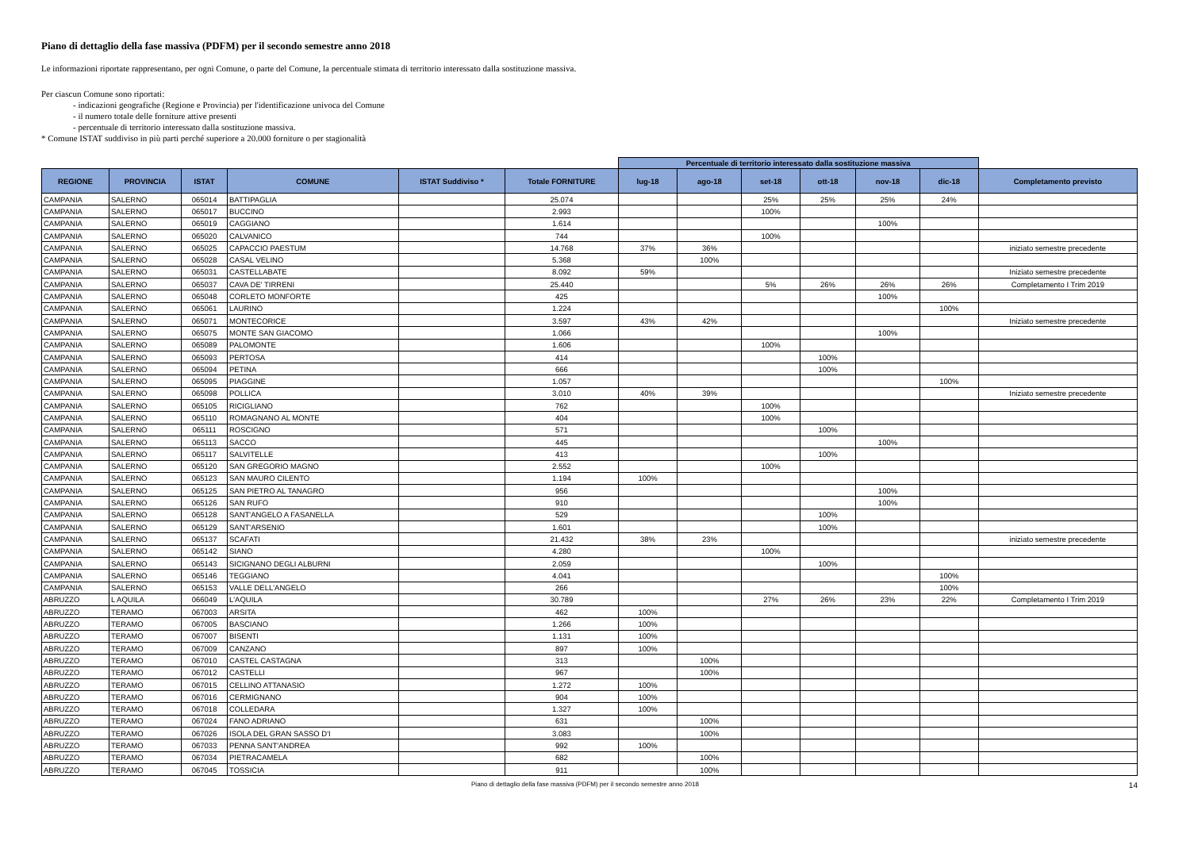Piano di dettaglio della fase massiva (PDFM) per il secondo semestre anno 2018
Le informazioni riportate rappresentano, per ogni Comune, o parte del Comune, la percentuale stimata di territorio interessato dalla sostituzione massiva.
Per ciascun Comune sono riportati:
- indicazioni geografiche (Regione e Provincia) per l'identificazione univoca del Comune
- il numero totale delle forniture attive presenti
- percentuale di territorio interessato dalla sostituzione massiva.
* Comune ISTAT suddiviso in più parti perché superiore a 20.000 forniture o per stagionalità
| | | | | | | Percentuale di territorio interessato dalla sostituzione massiva | | | | | | |
| --- | --- | --- | --- | --- | --- | --- | --- | --- | --- | --- | --- | --- |
| REGIONE | PROVINCIA | ISTAT | COMUNE | ISTAT Suddiviso * | Totale FORNITURE | lug-18 | ago-18 | set-18 | ott-18 | nov-18 | dic-18 | Completamento previsto |
| CAMPANIA | SALERNO | 065014 | BATTIPAGLIA | | 25.074 | | | 25% | 25% | 25% | 24% | |
| CAMPANIA | SALERNO | 065017 | BUCCINO | | 2.993 | | | 100% | | | | |
| CAMPANIA | SALERNO | 065019 | CAGGIANO | | 1.614 | | | | | 100% | | |
| CAMPANIA | SALERNO | 065020 | CALVANICO | | 744 | | | 100% | | | | |
| CAMPANIA | SALERNO | 065025 | CAPACCIO PAESTUM | | 14.768 | 37% | 36% | | | | | iniziato semestre precedente |
| CAMPANIA | SALERNO | 065028 | CASAL VELINO | | 5.368 | | 100% | | | | | |
| CAMPANIA | SALERNO | 065031 | CASTELLABATE | | 8.092 | 59% | | | | | | Iniziato semestre precedente |
| CAMPANIA | SALERNO | 065037 | CAVA DE' TIRRENI | | 25.440 | | | 5% | 26% | 26% | 26% | Completamento I Trim 2019 |
| CAMPANIA | SALERNO | 065048 | CORLETO MONFORTE | | 425 | | | | | 100% | | |
| CAMPANIA | SALERNO | 065061 | LAURINO | | 1.224 | | | | | | 100% | |
| CAMPANIA | SALERNO | 065071 | MONTECORICE | | 3.597 | 43% | 42% | | | | | Iniziato semestre precedente |
| CAMPANIA | SALERNO | 065075 | MONTE SAN GIACOMO | | 1.066 | | | | | 100% | | |
| CAMPANIA | SALERNO | 065089 | PALOMONTE | | 1.606 | | | 100% | | | | |
| CAMPANIA | SALERNO | 065093 | PERTOSA | | 414 | | | | 100% | | | |
| CAMPANIA | SALERNO | 065094 | PETINA | | 666 | | | | 100% | | | |
| CAMPANIA | SALERNO | 065095 | PIAGGINE | | 1.057 | | | | | | 100% | |
| CAMPANIA | SALERNO | 065098 | POLLICA | | 3.010 | 40% | 39% | | | | | Iniziato semestre precedente |
| CAMPANIA | SALERNO | 065105 | RICIGLIANO | | 762 | | | 100% | | | | |
| CAMPANIA | SALERNO | 065110 | ROMAGNANO AL MONTE | | 404 | | | 100% | | | | |
| CAMPANIA | SALERNO | 065111 | ROSCIGNO | | 571 | | | | 100% | | | |
| CAMPANIA | SALERNO | 065113 | SACCO | | 445 | | | | | 100% | | |
| CAMPANIA | SALERNO | 065117 | SALVITELLE | | 413 | | | | 100% | | | |
| CAMPANIA | SALERNO | 065120 | SAN GREGORIO MAGNO | | 2.552 | | | 100% | | | | |
| CAMPANIA | SALERNO | 065123 | SAN MAURO CILENTO | | 1.194 | 100% | | | | | | |
| CAMPANIA | SALERNO | 065125 | SAN PIETRO AL TANAGRO | | 956 | | | | | 100% | | |
| CAMPANIA | SALERNO | 065126 | SAN RUFO | | 910 | | | | | 100% | | |
| CAMPANIA | SALERNO | 065128 | SANT'ANGELO A FASANELLA | | 529 | | | | 100% | | | |
| CAMPANIA | SALERNO | 065129 | SANT'ARSENIO | | 1.601 | | | | 100% | | | |
| CAMPANIA | SALERNO | 065137 | SCAFATI | | 21.432 | 38% | 23% | | | | | iniziato semestre precedente |
| CAMPANIA | SALERNO | 065142 | SIANO | | 4.280 | | | 100% | | | | |
| CAMPANIA | SALERNO | 065143 | SICIGNANO DEGLI ALBURNI | | 2.059 | | | | 100% | | | |
| CAMPANIA | SALERNO | 065146 | TEGGIANO | | 4.041 | | | | | | 100% | |
| CAMPANIA | SALERNO | 065153 | VALLE DELL'ANGELO | | 266 | | | | | | 100% | |
| ABRUZZO | L AQUILA | 066049 | L'AQUILA | | 30.789 | | | 27% | 26% | 23% | 22% | Completamento I Trim 2019 |
| ABRUZZO | TERAMO | 067003 | ARSITA | | 462 | 100% | | | | | | |
| ABRUZZO | TERAMO | 067005 | BASCIANO | | 1.266 | 100% | | | | | | |
| ABRUZZO | TERAMO | 067007 | BISENTI | | 1.131 | 100% | | | | | | |
| ABRUZZO | TERAMO | 067009 | CANZANO | | 897 | 100% | | | | | | |
| ABRUZZO | TERAMO | 067010 | CASTEL CASTAGNA | | 313 | | 100% | | | | | |
| ABRUZZO | TERAMO | 067012 | CASTELLI | | 967 | | 100% | | | | | |
| ABRUZZO | TERAMO | 067015 | CELLINO ATTANASIO | | 1.272 | 100% | | | | | | |
| ABRUZZO | TERAMO | 067016 | CERMIGNANO | | 904 | 100% | | | | | | |
| ABRUZZO | TERAMO | 067018 | COLLEDARA | | 1.327 | 100% | | | | | | |
| ABRUZZO | TERAMO | 067024 | FANO ADRIANO | | 631 | | 100% | | | | | |
| ABRUZZO | TERAMO | 067026 | ISOLA DEL GRAN SASSO D'I | | 3.083 | | 100% | | | | | |
| ABRUZZO | TERAMO | 067033 | PENNA SANT'ANDREA | | 992 | 100% | | | | | | |
| ABRUZZO | TERAMO | 067034 | PIETRACAMELA | | 682 | | 100% | | | | | |
| ABRUZZO | TERAMO | 067045 | TOSSICIA | | 911 | | 100% | | | | | |
Piano di dettaglio della fase massiva (PDFM) per il secondo semestre anno 2018 14